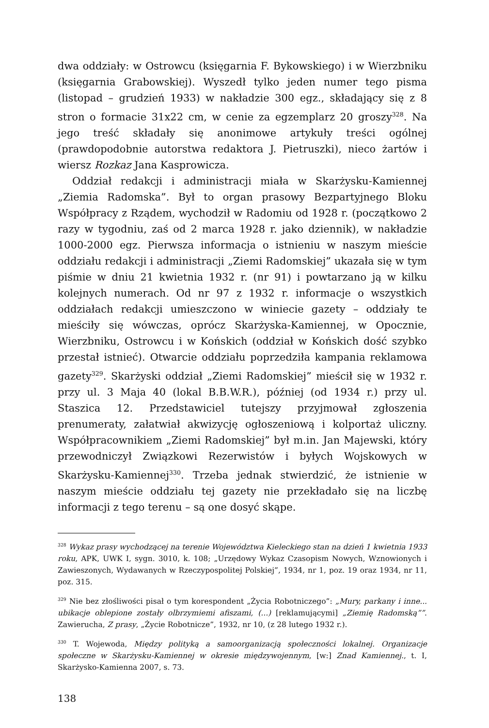dwa oddziały: w Ostrowcu (księgarnia F. Bykowskiego) i w Wierzbniku (księgarnia Grabowskiej). Wyszedł tylko jeden numer tego pisma (listopad – grudzień 1933) w nakładzie 300 egz., składający się z 8 stron o formacie 31x22 cm, w cenie za egzemplarz 20 groszy<sup>328</sup>. Na jego treść składały się anonimowe artykuły treści ogólnej (prawdopodobnie autorstwa redaktora J. Pietruszki), nieco żartów i wiersz Rozkaz Jana Kasprowicza.
Oddział redakcji i administracji miała w Skarżysku-Kamiennej „Ziemia Radomska”. Był to organ prasowy Bezpartyjnego Bloku Współpracy z Rządem, wychodził w Radomiu od 1928 r. (początkowo 2 razy w tygodniu, zaś od 2 marca 1928 r. jako dziennik), w nakładzie 1000-2000 egz. Pierwsza informacja o istnieniu w naszym mieście oddziału redakcji i administracji „Ziemi Radomskiej” ukazała się w tym piśmie w dniu 21 kwietnia 1932 r. (nr 91) i powtarzano ją w kilku kolejnych numerach. Od nr 97 z 1932 r. informacje o wszystkich oddziałach redakcji umieszczono w winiecie gazety – oddziały te mieściły się wówczas, oprócz Skarżyska-Kamiennej, w Opocznie, Wierzbniku, Ostrowcu i w Końskich (oddział w Końskich dość szybko przestał istnieć). Otwarcie oddziału poprzedziła kampania reklamowa gazety<sup>329</sup>. Skarżyski oddział „Ziemi Radomskiej” mieścił się w 1932 r. przy ul. 3 Maja 40 (lokal B.B.W.R.), później (od 1934 r.) przy ul. Staszica 12. Przedstawiciel tutejszy przyjmował zgłoszenia prenumeraty, załatwiał akwizycję ogłoszeniową i kolportaż uliczny. Współpracownikiem „Ziemi Radomskiej” był m.in. Jan Majewski, który przewodniczył Związkowi Rezerwistów i byłych Wojskowych w Skarżysku-Kamiennej<sup>330</sup>. Trzeba jednak stwierdzić, że istnienie w naszym mieście oddziału tej gazety nie przekładało się na liczbę informacji z tego terenu – są one dosyć skąpe.
<sup>328</sup> Wykaz prasy wychodzącej na terenie Województwa Kieleckiego stan na dzień 1 kwietnia 1933 roku, APK, UWK I, sygn. 3010, k. 108; „Urzędowy Wykaz Czasopism Nowych, Wznowionych i Zawieszonych, Wydawanych w Rzeczypospolitej Polskiej”, 1934, nr 1, poz. 19 oraz 1934, nr 11, poz. 315.
<sup>329</sup> Nie bez złośliwości pisał o tym korespondent „Życia Robotniczego”: „Mury, parkany i inne... ubikacje oblepione zostały olbrzymiemi afiszami, (...) [reklamującymi] „Ziemię Radomską””. Zawierucha, Z prasy, „Życie Robotnicze”, 1932, nr 10, (z 28 lutego 1932 r.).
<sup>330</sup> T. Wojewoda, Między polityką a samoorganizacją społeczności lokalnej. Organizacje społeczne w Skarżysku-Kamiennej w okresie międzywojennym, [w:] Znad Kamiennej., t. I, Skarżysko-Kamienna 2007, s. 73.
138